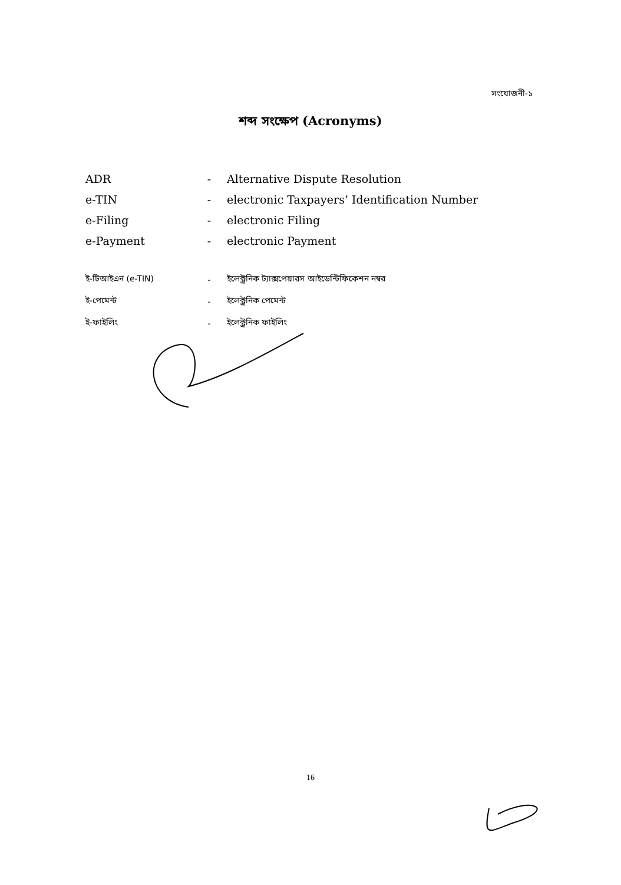সংযোজনী-১
শব্দ সংক্ষেপ (Acronyms)
| ADR | - | Alternative Dispute Resolution |
| e-TIN | - | electronic Taxpayers’ Identification Number |
| e-Filing | - | electronic Filing |
| e-Payment | - | electronic Payment |
| ই-টিআইএন (e-TIN) | - | ইলেক্ট্রনিক ট্যাক্সপেয়ারস আইডেন্টিফিকেশন নম্বর |
| ই-পেমেন্ট | - | ইলেক্ট্রনিক পেমেন্ট |
| ই-ফাইলিং | - | ইলেক্ট্রনিক ফাইলিং |
16